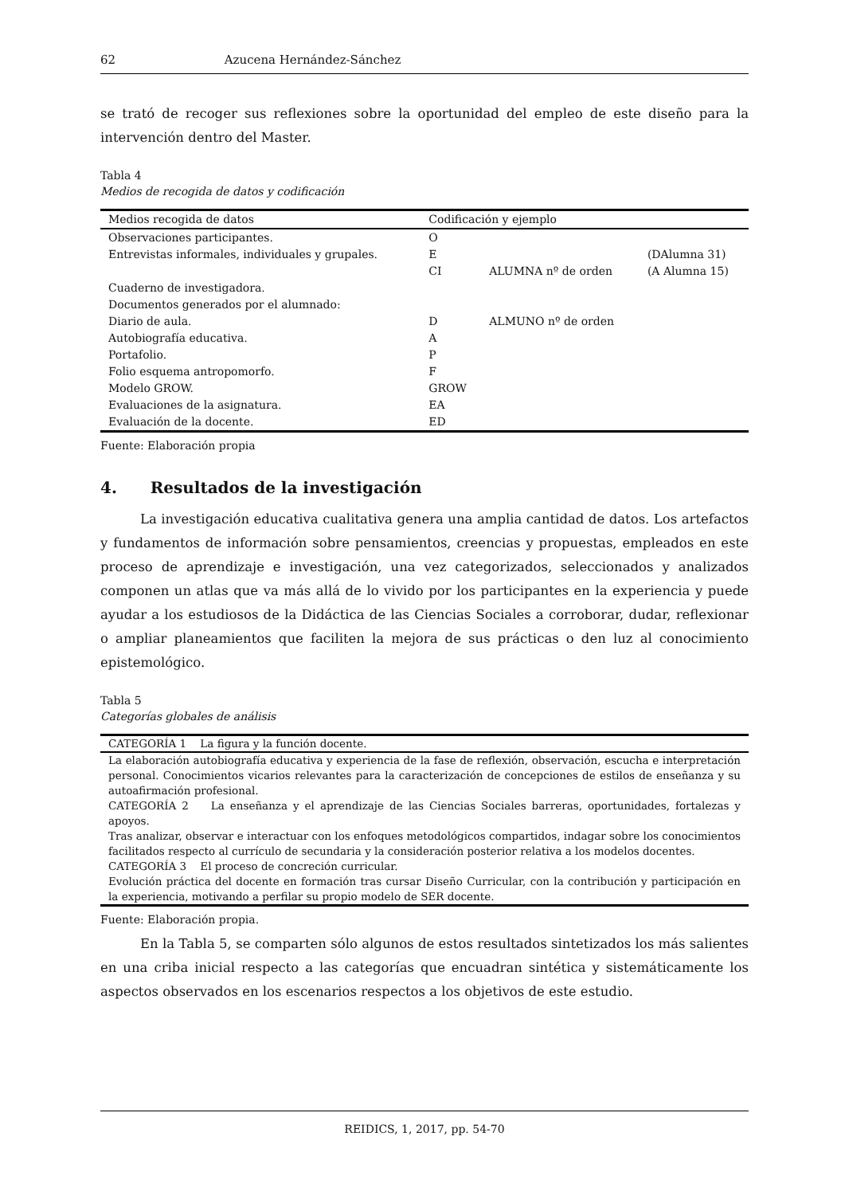62 Azucena Hernández-Sánchez
se trató de recoger sus reflexiones sobre la oportunidad del empleo de este diseño para la intervención dentro del Master.
Tabla 4
Medios de recogida de datos y codificación
| Medios recogida de datos | Codificación y ejemplo | | |
| --- | --- | --- | --- |
| Observaciones participantes. | O | | |
| Entrevistas informales, individuales y grupales. | E CI | ALUMNA nº de orden | (DAlumna 31) (A Alumna 15) |
| Cuaderno de investigadora. | | | |
| Documentos generados por el alumnado: | | | |
| Diario de aula. | D | ALMUNO nº de orden | |
| Autobiografía educativa. | A | | |
| Portafolio. | P | | |
| Folio esquema antropomorfo. | F | | |
| Modelo GROW. | GROW | | |
| Evaluaciones de la asignatura. | EA | | |
| Evaluación de la docente. | ED | | |
Fuente: Elaboración propia
4. Resultados de la investigación
La investigación educativa cualitativa genera una amplia cantidad de datos. Los artefactos y fundamentos de información sobre pensamientos, creencias y propuestas, empleados en este proceso de aprendizaje e investigación, una vez categorizados, seleccionados y analizados componen un atlas que va más allá de lo vivido por los participantes en la experiencia y puede ayudar a los estudiosos de la Didáctica de las Ciencias Sociales a corroborar, dudar, reflexionar o ampliar planeamientos que faciliten la mejora de sus prácticas o den luz al conocimiento epistemológico.
Tabla 5
Categorías globales de análisis
| CATEGORÍA 1 La figura y la función docente. |
| La elaboración autobiografía educativa y experiencia de la fase de reflexión, observación, escucha e interpretación personal. Conocimientos vicarios relevantes para la caracterización de concepciones de estilos de enseñanza y su autoafirmación profesional. |
| CATEGORÍA 2 La enseñanza y el aprendizaje de las Ciencias Sociales barreras, oportunidades, fortalezas y apoyos. |
| Tras analizar, observar e interactuar con los enfoques metodológicos compartidos, indagar sobre los conocimientos facilitados respecto al currículo de secundaria y la consideración posterior relativa a los modelos docentes. |
| CATEGORÍA 3 El proceso de concreción curricular. |
| Evolución práctica del docente en formación tras cursar Diseño Curricular, con la contribución y participación en la experiencia, motivando a perfilar su propio modelo de SER docente. |
Fuente: Elaboración propia.
En la Tabla 5, se comparten sólo algunos de estos resultados sintetizados los más salientes en una criba inicial respecto a las categorías que encuadran sintética y sistemáticamente los aspectos observados en los escenarios respectos a los objetivos de este estudio.
REIDICS, 1, 2017, pp. 54-70